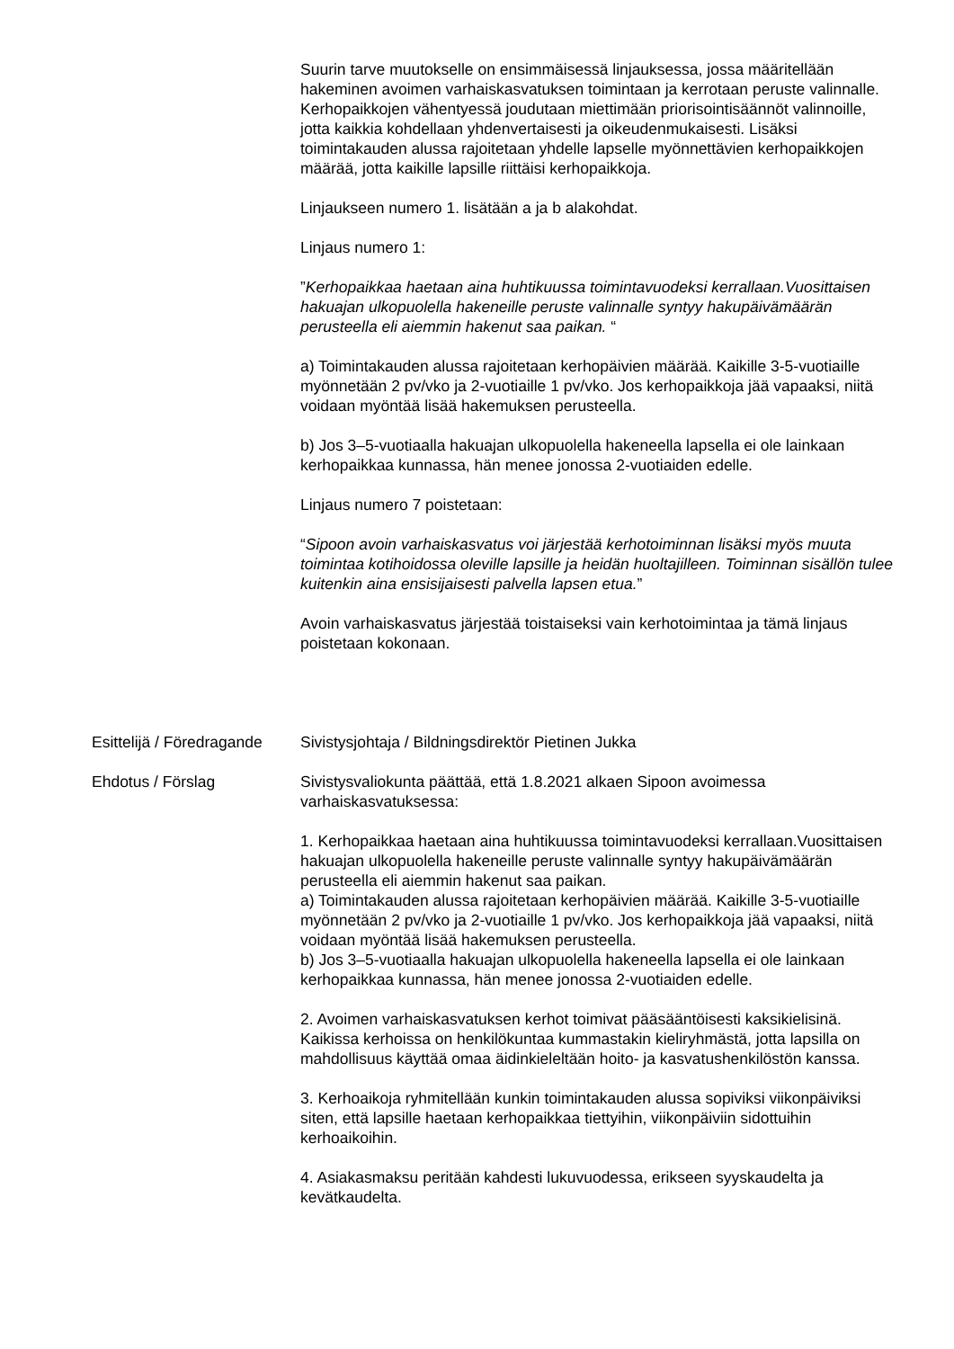Suurin tarve muutokselle on ensimmäisessä linjauksessa, jossa määritellään hakeminen avoimen varhaiskasvatuksen toimintaan ja kerrotaan peruste valinnalle. Kerhopaikkojen vähentyessä joudutaan miettimään priorisointisäännöt valinnoille, jotta kaikkia kohdellaan yhdenvertaisesti ja oikeudenmukaisesti. Lisäksi toimintakauden alussa rajoitetaan yhdelle lapselle myönnettävien kerhopaikkojen määrää, jotta kaikille lapsille riittäisi kerhopaikkoja.
Linjaukseen numero 1. lisätään a ja b alakohdat.
Linjaus numero 1:
”Kerhopaikkaa haetaan aina huhtikuussa toimintavuodeksi kerrallaan.Vuosittaisen hakuajan ulkopuolella hakeneille peruste valinnalle syntyy hakupäivämäärän perusteella eli aiemmin hakenut saa paikan. “
a) Toimintakauden alussa rajoitetaan kerhopäivien määrää. Kaikille 3-5-vuotiaille myönnetään 2 pv/vko ja 2-vuotiaille 1 pv/vko. Jos kerhopaikkoja jää vapaaksi, niitä voidaan myöntää lisää hakemuksen perusteella.
b) Jos 3–5-vuotiaalla hakuajan ulkopuolella hakeneella lapsella ei ole lainkaan kerhopaikkaa kunnassa, hän menee jonossa 2-vuotiaiden edelle.
Linjaus numero 7 poistetaan:
“Sipoon avoin varhaiskasvatus voi järjestää kerhotoiminnan lisäksi myös muuta toimintaa kotihoidossa oleville lapsille ja heidän huoltajilleen. Toiminnan sisällön tulee kuitenkin aina ensisijaisesti palvella lapsen etua.”
Avoin varhaiskasvatus järjestää toistaiseksi vain kerhotoimintaa ja tämä linjaus poistetaan kokonaan.
Esittelijä / Föredragande
Sivistysjohtaja / Bildningsdirektör Pietinen Jukka
Ehdotus / Förslag Sivistysvaliokunta päättää, että 1.8.2021 alkaen Sipoon avoimessa varhaiskasvatuksessa:
1. Kerhopaikkaa haetaan aina huhtikuussa toimintavuodeksi kerrallaan.Vuosittaisen hakuajan ulkopuolella hakeneille peruste valinnalle syntyy hakupäivämäärän perusteella eli aiemmin hakenut saa paikan.
a) Toimintakauden alussa rajoitetaan kerhopäivien määrää. Kaikille 3-5-vuotiaille myönnetään 2 pv/vko ja 2-vuotiaille 1 pv/vko. Jos kerhopaikkoja jää vapaaksi, niitä voidaan myöntää lisää hakemuksen perusteella.
b) Jos 3–5-vuotiaalla hakuajan ulkopuolella hakeneella lapsella ei ole lainkaan kerhopaikkaa kunnassa, hän menee jonossa 2-vuotiaiden edelle.
2. Avoimen varhaiskasvatuksen kerhot toimivat pääsääntöisesti kaksikielisinä. Kaikissa kerhoissa on henkilökuntaa kummastakin kieliryhmästä, jotta lapsilla on mahdollisuus käyttää omaa äidinkieleltään hoito- ja kasvatushenkilöstön kanssa.
3. Kerhoaikoja ryhmitellään kunkin toimintakauden alussa sopiviksi viikonpäiviksi siten, että lapsille haetaan kerhopaikkaa tiettyihin, viikonpäiviin sidottuihin kerhoaikoihin.
4. Asiakasmaksu peritään kahdesti lukuvuodessa, erikseen syyskaudelta ja kevätkaudelta.